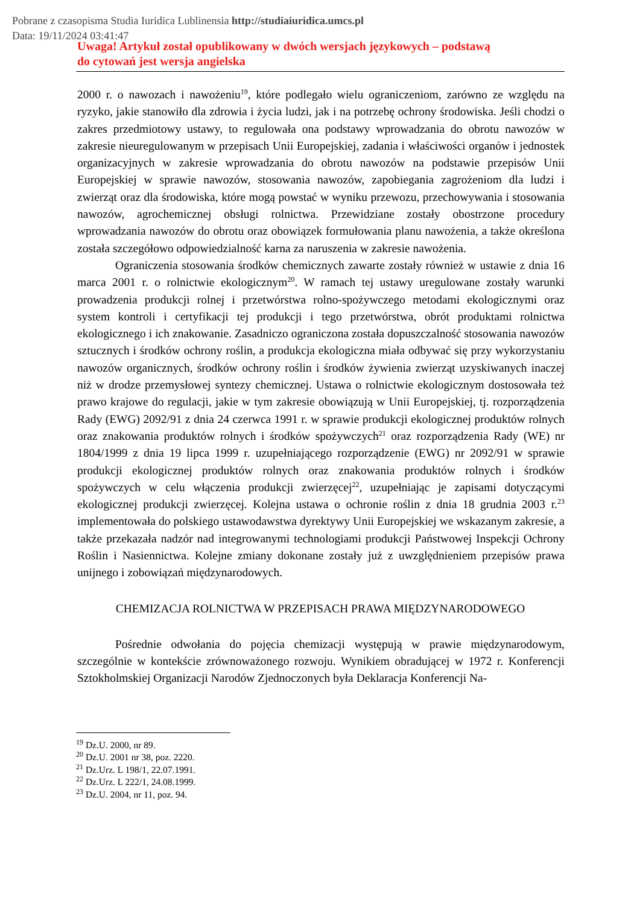Pobrane z czasopisma Studia Iuridica Lublinensia http://studiaiuridica.umcs.pl
Data: 19/11/2024 03:41:47
Uwaga! Artykuł został opublikowany w dwóch wersjach językowych – podstawą
do cytowań jest wersja angielska
2000 r. o nawozach i nawożeniu<sup>19</sup>, które podlegało wielu ograniczeniom, zarówno ze względu na ryzyko, jakie stanowiło dla zdrowia i życia ludzi, jak i na potrzebę ochrony środowiska. Jeśli chodzi o zakres przedmiotowy ustawy, to regulowała ona podstawy wprowadzania do obrotu nawozów w zakresie nieuregulowanym w przepisach Unii Europejskiej, zadania i właściwości organów i jednostek organizacyjnych w zakresie wprowadzania do obrotu nawozów na podstawie przepisów Unii Europejskiej w sprawie nawozów, stosowania nawozów, zapobiegania zagrożeniom dla ludzi i zwierząt oraz dla środowiska, które mogą powstać w wyniku przewozu, przechowywania i stosowania nawozów, agrochemicznej obsługi rolnictwa. Przewidziane zostały obostrzone procedury wprowadzania nawozów do obrotu oraz obowiązek formułowania planu nawożenia, a także określona została szczegółowo odpowiedzialność karna za naruszenia w zakresie nawożenia.
Ograniczenia stosowania środków chemicznych zawarte zostały również w ustawie z dnia 16 marca 2001 r. o rolnictwie ekologicznym<sup>20</sup>. W ramach tej ustawy uregulowane zostały warunki prowadzenia produkcji rolnej i przetwórstwa rolno-spożywczego metodami ekologicznymi oraz system kontroli i certyfikacji tej produkcji i tego przetwórstwa, obrót produktami rolnictwa ekologicznego i ich znakowanie. Zasadniczo ograniczona została dopuszczalność stosowania nawozów sztucznych i środków ochrony roślin, a produkcja ekologiczna miała odbywać się przy wykorzystaniu nawozów organicznych, środków ochrony roślin i środków żywienia zwierząt uzyskiwanych inaczej niż w drodze przemysłowej syntezy chemicznej. Ustawa o rolnictwie ekologicznym dostosowała też prawo krajowe do regulacji, jakie w tym zakresie obowiązują w Unii Europejskiej, tj. rozporządzenia Rady (EWG) 2092/91 z dnia 24 czerwca 1991 r. w sprawie produkcji ekologicznej produktów rolnych oraz znakowania produktów rolnych i środków spożywczych<sup>21</sup> oraz rozporządzenia Rady (WE) nr 1804/1999 z dnia 19 lipca 1999 r. uzupełniającego rozporządzenie (EWG) nr 2092/91 w sprawie produkcji ekologicznej produktów rolnych oraz znakowania produktów rolnych i środków spożywczych w celu włączenia produkcji zwierzęcej<sup>22</sup>, uzupełniając je zapisami dotyczącymi ekologicznej produkcji zwierzęcej. Kolejna ustawa o ochronie roślin z dnia 18 grudnia 2003 r.<sup>23</sup> implementowała do polskiego ustawodawstwa dyrektywy Unii Europejskiej we wskazanym zakresie, a także przekazała nadzór nad integrowanymi technologiami produkcji Państwowej Inspekcji Ochrony Roślin i Nasiennictwa. Kolejne zmiany dokonane zostały już z uwzględnieniem przepisów prawa unijnego i zobowiązań międzynarodowych.
CHEMIZACJA ROLNICTWA W PRZEPISACH PRAWA MIĘDZYNARODOWEGO
Pośrednie odwołania do pojęcia chemizacji występują w prawie międzynarodowym, szczególnie w kontekście zrównoważonego rozwoju. Wynikiem obradującej w 1972 r. Konferencji Sztokholmskiej Organizacji Narodów Zjednoczonych była Deklaracja Konferencji Na-
<sup>19</sup> Dz.U. 2000, nr 89.
<sup>20</sup> Dz.U. 2001 nr 38, poz. 2220.
<sup>21</sup> Dz.Urz. L 198/1, 22.07.1991.
<sup>22</sup> Dz.Urz. L 222/1, 24.08.1999.
<sup>23</sup> Dz.U. 2004, nr 11, poz. 94.